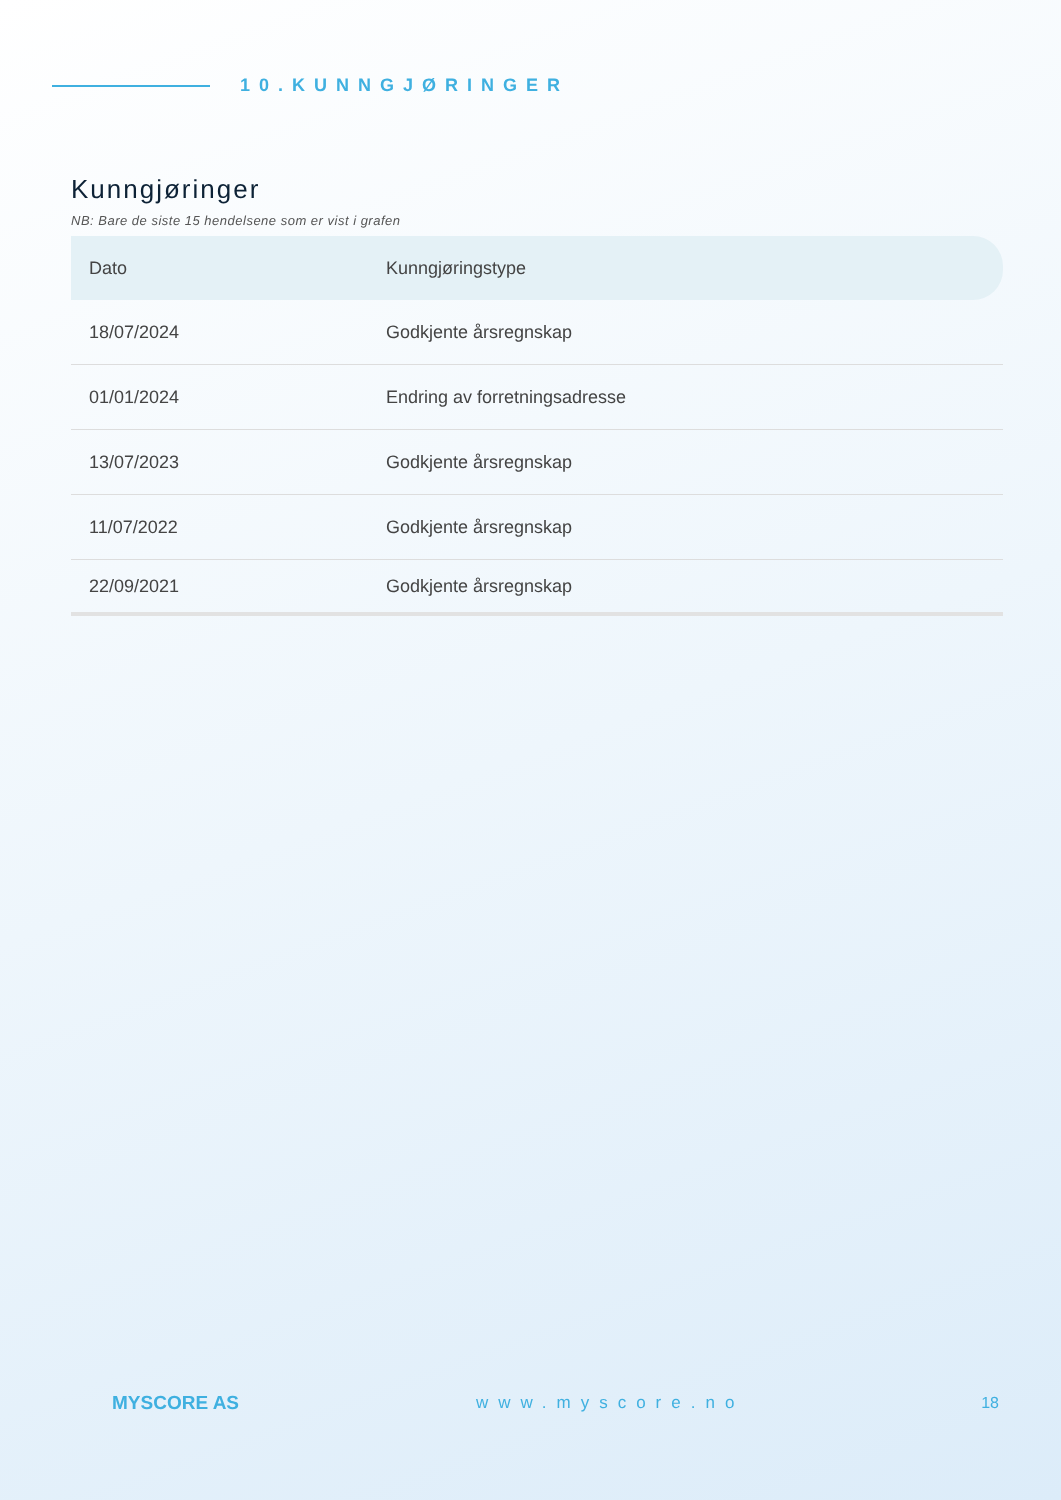10.KUNNGJØRINGER
Kunngjøringer
NB: Bare de siste 15 hendelsene som er vist i grafen
| Dato | Kunngjøringstype |
| --- | --- |
| 18/07/2024 | Godkjente årsregnskap |
| 01/01/2024 | Endring av forretningsadresse |
| 13/07/2023 | Godkjente årsregnskap |
| 11/07/2022 | Godkjente årsregnskap |
| 22/09/2021 | Godkjente årsregnskap |
MYSCORE AS www.myscore.no 18